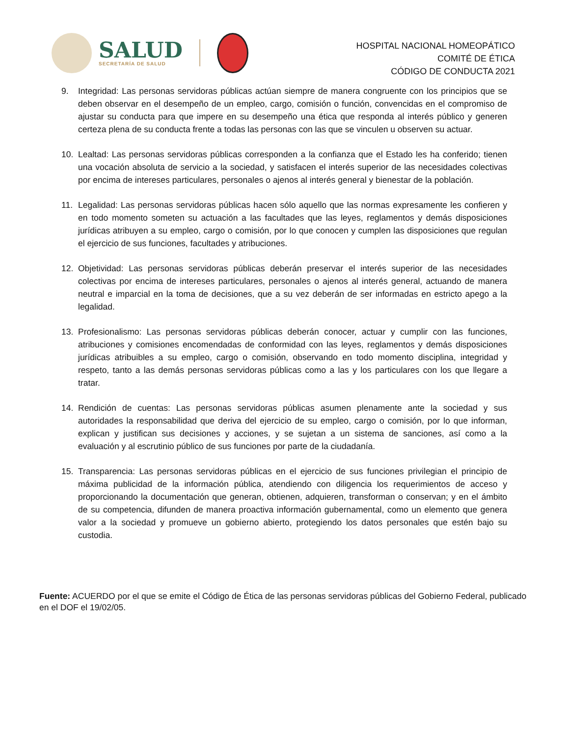SALUD
SECRETARÍA DE SALUD
HOSPITAL NACIONAL HOMEOPÁTICO
COMITÉ DE ÉTICA
CÓDIGO DE CONDUCTA 2021
9. Integridad: Las personas servidoras públicas actúan siempre de manera congruente con los principios que se deben observar en el desempeño de un empleo, cargo, comisión o función, convencidas en el compromiso de ajustar su conducta para que impere en su desempeño una ética que responda al interés público y generen certeza plena de su conducta frente a todas las personas con las que se vinculen u observen su actuar.
10. Lealtad: Las personas servidoras públicas corresponden a la confianza que el Estado les ha conferido; tienen una vocación absoluta de servicio a la sociedad, y satisfacen el interés superior de las necesidades colectivas por encima de intereses particulares, personales o ajenos al interés general y bienestar de la población.
11. Legalidad: Las personas servidoras públicas hacen sólo aquello que las normas expresamente les confieren y en todo momento someten su actuación a las facultades que las leyes, reglamentos y demás disposiciones jurídicas atribuyen a su empleo, cargo o comisión, por lo que conocen y cumplen las disposiciones que regulan el ejercicio de sus funciones, facultades y atribuciones.
12. Objetividad: Las personas servidoras públicas deberán preservar el interés superior de las necesidades colectivas por encima de intereses particulares, personales o ajenos al interés general, actuando de manera neutral e imparcial en la toma de decisiones, que a su vez deberán de ser informadas en estricto apego a la legalidad.
13. Profesionalismo: Las personas servidoras públicas deberán conocer, actuar y cumplir con las funciones, atribuciones y comisiones encomendadas de conformidad con las leyes, reglamentos y demás disposiciones jurídicas atribuibles a su empleo, cargo o comisión, observando en todo momento disciplina, integridad y respeto, tanto a las demás personas servidoras públicas como a las y los particulares con los que llegare a tratar.
14. Rendición de cuentas: Las personas servidoras públicas asumen plenamente ante la sociedad y sus autoridades la responsabilidad que deriva del ejercicio de su empleo, cargo o comisión, por lo que informan, explican y justifican sus decisiones y acciones, y se sujetan a un sistema de sanciones, así como a la evaluación y al escrutinio público de sus funciones por parte de la ciudadanía.
15. Transparencia: Las personas servidoras públicas en el ejercicio de sus funciones privilegian el principio de máxima publicidad de la información pública, atendiendo con diligencia los requerimientos de acceso y proporcionando la documentación que generan, obtienen, adquieren, transforman o conservan; y en el ámbito de su competencia, difunden de manera proactiva información gubernamental, como un elemento que genera valor a la sociedad y promueve un gobierno abierto, protegiendo los datos personales que estén bajo su custodia.
Fuente: ACUERDO por el que se emite el Código de Ética de las personas servidoras públicas del Gobierno Federal, publicado en el DOF el 19/02/05.